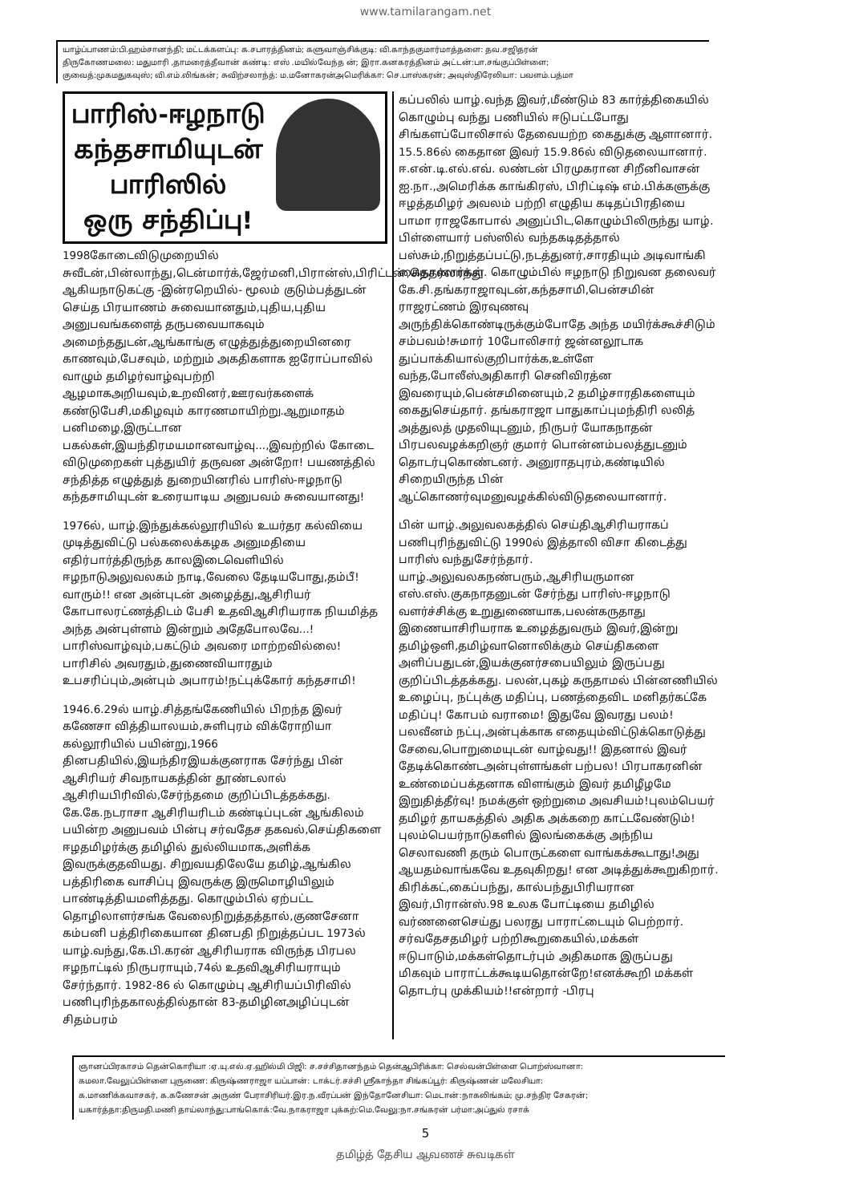www.tamilarangam.net
யாழ்ப்பாணம்:பி.ஹம்சானந்தி; மட்டக்களப்பு: க.சபாரத்தினம்; களுவாஞ்சிக்குடி: வி.காந்தகுமார்மாத்தளை: தவ.சஜிதரன்
திருகோணமலை: மதுமாரி ,தாமரைத்தீவான் கண்டி: எஸ் .மயில்வேந்த ன்; இரா.கனகரத்தினம் அட்டன்:பா.சங்குப்பிள்ளை;
குவைத்:முகமதுகவுஸ்; வி.எம்.லிங்கன்; சுவிற்சலாந்த்: ம.மனோகரன்அமெரிக்கா: செ.பாஸ்கரன்; அவுஸ்திரேலியா: பவளம்.பத்மா
பாரிஸ்-ஈழநாடு
கந்தசாமியுடன்
பாரிஸில்
ஒரு சந்திப்பு!
1998கோடைவிடுமுறையில் சுவீடன்,பின்லாந்து,டென்மார்க்,ஜேர்மனி,பிரான்ஸ்,பிரிட்டன்,நெதர்லாந்து ஆகியநாடுகட்கு -இன்ரறெயில்- மூலம் குடும்பத்துடன் செய்த பிரயாணம் சுவையானதும்,புதிய,புதிய அனுபவங்களைத் தருபவையாகவும் அமைந்ததுடன்,ஆங்காங்கு எழுத்துத்துறையினரை காணவும்,பேசவும், மற்றும் அகதிகளாக ஐரோப்பாவில் வாழும் தமிழர்வாழ்வுபற்றி ஆழமாகஅறியவும்,உறவினர்,ஊரவர்களைக் கண்டுபேசி,மகிழவும் காரணமாயிற்று.ஆறுமாதம் பனிமழை,இருட்டான பகல்கள்,இயந்திரமயமானவாழ்வு...,இவற்றில் கோடை விடுமுறைகள் புத்துயிர் தருவன அன்றோ! பயணத்தில் சந்தித்த எழுத்துத் துறையினரில் பாரிஸ்-ஈழநாடு கந்தசாமியுடன் உரையாடிய அனுபவம் சுவையானது!
1976ல், யாழ்.இந்துக்கல்லூரியில் உயர்தர கல்வியை முடித்துவிட்டு பல்கலைக்கழக அனுமதியை எதிர்பார்த்திருந்த காலஇடைவெளியில் ஈழநாடுஅலுவலகம் நாடி,வேலை தேடியபோது,தம்பீ!வாரும்!! என அன்புடன் அழைத்து,ஆசிரியர் கோபாலரட்ணத்திடம் பேசி உதவிஆசிரியராக நியமித்த அந்த அன்புள்ளம் இன்றும் அதேபோலவே...! பாரிஸ்வாழ்வும்,பகட்டும் அவரை மாற்றவில்லை! பாரிசில் அவரதும்,துணைவியாரதும் உபசரிப்பும்,அன்பும் அபாரம்!நட்புக்கோர் கந்தசாமி!
1946.6.29ல் யாழ்.சித்தங்கேணியில் பிறந்த இவர் கணேசா வித்தியாலயம்,சுளிபுரம் விக்ரோறியா கல்லூரியில் பயின்று,1966 தினபதியில்,இயந்திரஇயக்குனராக சேர்ந்து பின் ஆசிரியர் சிவநாயகத்தின் தூண்டலால் ஆசிரியபிரிவில்,சேர்ந்தமை குறிப்பிடத்தக்கது. கே.கே.நடராசா ஆசிரியரிடம் கண்டிப்புடன் ஆங்கிலம் பயின்ற அனுபவம் பின்பு சர்வதேச தகவல்,செய்திகளை ஈழதமிழர்க்கு தமிழில் துல்லியமாக,அளிக்க இவருக்குதவியது. சிறுவயதிலேயே தமிழ்,ஆங்கில பத்திரிகை வாசிப்பு இவருக்கு இருமொழியிலும் பாண்டித்தியமளித்தது. கொழும்பில் ஏற்பட்ட தொழிலாளர்சங்க வேலைநிறுத்தத்தால்,குணசேனா கம்பனி பத்திரிகையான தினபதி நிறுத்தப்பட 1973ல் யாழ்.வந்து,கே.பி.கரன் ஆசிரியராக விருந்த பிரபல ஈழநாட்டில் நிருபராயும்,74ல் உதவிஆசிரியராயும் சேர்ந்தார். 1982-86 ல் கொழும்பு ஆசிரியப்பிரிவில் பணிபுரிந்தகாலத்தில்தான் 83-தமிழினஅழிப்புடன் சிதம்பரம்
கப்பலில் யாழ்.வந்த இவர்,மீண்டும் 83 கார்த்திகையில் கொழும்பு வந்து பணியில் ஈடுபட்டபோது சிங்களப்போலிசால் தேவையற்ற கைதுக்கு ஆளானார். 15.5.86ல் கைதான இவர் 15.9.86ல் விடுதலையானார். ஈ.என்.டி.எல்.எவ். லண்டன் பிரமுகரான சிறீனிவாசன் ஐ.நா.,அமெரிக்க காங்கிரஸ், பிரிட்டிஷ் எம்.பிக்களுக்கு ஈழத்தமிழர் அவலம் பற்றி எழுதிய கடிதப்பிரதியை பாமா ராஜகோபால் அனுப்பிட,கொழும்பிலிருந்து யாழ். பிள்ளையார் பஸ்ஸில் வந்தகடிதத்தால் பஸ்சும்,நிறுத்தப்பட்டு,நடத்துனர்,சாரதியும் அடிவாங்கி கைதானார்கள். கொழும்பில் ஈழநாடு நிறுவன தலைவர் கே.சி.தங்கராஜாவுடன்,கந்தசாமி,பென்சமின் ராஜரட்ணம் இரவுணவு அருந்திக்கொண்டிருக்கும்போதே அந்த மயிர்க்கூச்சிடும் சம்பவம்!சுமார் 10போலிசார் ஜன்னலூடாக துப்பாக்கியால்குறிபார்க்க,உள்ளே வந்த,போலீஸ்அதிகாரி செனிவிரத்ன இவரையும்,பென்சமினையும்,2 தமிழ்சாரதிகளையும் கைதுசெய்தார். தங்கராஜா பாதுகாப்புமந்திரி லலித் அத்துலத் முதலியுடனும், நிருபர் யோகநாதன் பிரபலவழக்கறிஞர் குமார் பொன்னம்பலத்துடனும் தொடர்புகொண்டனர். அனுராதபுரம்,கண்டியில் சிறையிருந்த பின் ஆட்கொணர்வுமனுவழக்கில்விடுதலையானார்.
பின் யாழ்.அலுவலகத்தில் செய்திஆசிரியராகப் பணிபுரிந்துவிட்டு 1990ல் இத்தாலி விசா கிடைத்து பாரிஸ் வந்துசேர்ந்தார். யாழ்.அலுவலகநண்பரும்,ஆசிரியருமான எஸ்.எஸ்.குகநாதனுடன் சேர்ந்து பாரிஸ்-ஈழநாடு வளர்ச்சிக்கு உறுதுணையாக,பலன்கருதாது இணையாசிரியராக உழைத்துவரும் இவர்,இன்று தமிழ்ஒளி,தமிழ்வானொலிக்கும் செய்திகளை அளிப்பதுடன்,இயக்குனர்சபையிலும் இருப்பது குறிப்பிடத்தக்கது. பலன்,புகழ் கருதாமல் பின்னணியில் உழைப்பு, நட்புக்கு மதிப்பு, பணத்தைவிட மனிதர்கட்கே மதிப்பு! கோபம் வராமை! இதுவே இவரது பலம்! பலவீனம் நட்பு,அன்புக்காக எதையும்விட்டுக்கொடுத்து சேவை,பொறுமையுடன் வாழ்வது!! இதனால் இவர் தேடிக்கொண்டஅன்புள்ளங்கள் பற்பல! பிரபாகரனின் உண்மைப்பக்தனாக விளங்கும் இவர் தமிழீழமே இறுதித்தீர்வு! நமக்குள் ஒற்றுமை அவசியம்!புலம்பெயர் தமிழர் தாயகத்தில் அதிக அக்கறை காட்டவேண்டும்! புலம்பெயர்நாடுகளில் இலங்கைக்கு அந்நிய செலாவணி தரும் பொருட்களை வாங்கக்கூடாது!அது ஆயதம்வாங்கவே உதவுகிறது! என அடித்துக்கூறுகிறார். கிரிக்கட்,கைப்பந்து, கால்பந்துபிரியரான இவர்,பிரான்ஸ்.98 உலக போட்டியை தமிழில் வர்ணனைசெய்து பலரது பாராட்டையும் பெற்றார்.
சர்வதேசதமிழர் பற்றிகூறுகையில்,மக்கள் ஈடுபாடும்,மக்கள்தொடர்பும் அதிகமாக இருப்பது மிகவும் பாராட்டக்கூடியதொன்றே!எனக்கூறி மக்கள் தொடர்பு முக்கியம்!!என்றார் -பிரபு
ஞானப்பிரகாசம் தென்கொரியா :ஏ.யு.எல்.ஏ.ஹில்மி பிஜி: ச.சச்சிதானந்தம் தென்ஆபிரிக்கா: செல்வன்பிள்ளை பொற்ஸ்வானா:
கமலா.வேலுப்பிள்ளை புருணை: கிருஷ்ணராஜா யப்பான்: டாக்டர்.சச்சி ஸ்ரீகாந்தா சிங்கப்பூர்: கிருஷ்ணன் மலேசியா:
க.மாணிக்கவாசகர், க.கணேசன் அருண் பேராசிரியர்.இர.ந.வீரப்பன் இந்தோனேசியா: மெடான்:நாகலிங்கம்; மு.சந்திர சேகரன்;
யகார்த்தா:திருமதி.மணி தாய்லாந்து:பாங்கொக்:வே.நாகராஜா புக்கற்:மெ.வேலு:நா.சங்கரன் பர்மா:அப்துல் ரசாக்
5
தமிழ்த் தேசிய ஆவணச் சுவடிகள்